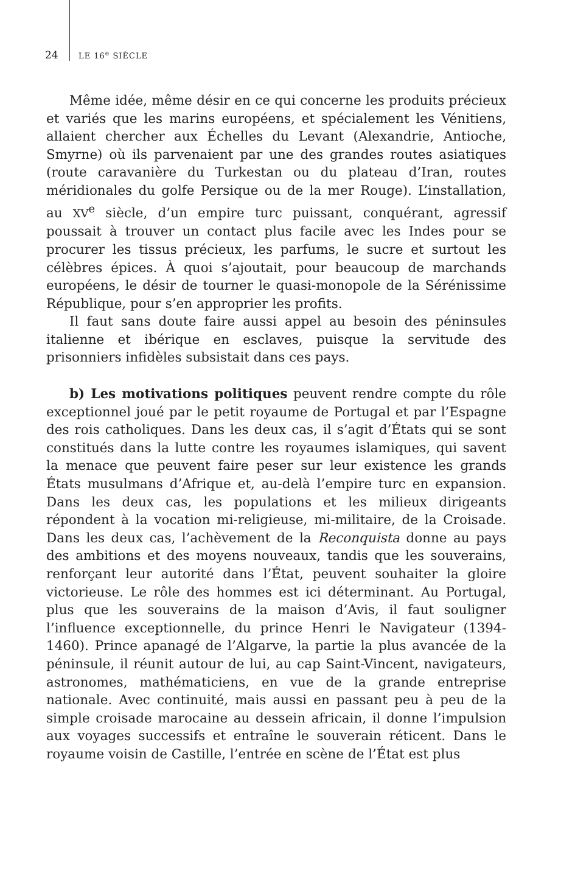24 LE 16<sup>e</sup> SIÈCLE
Même idée, même désir en ce qui concerne les produits précieux et variés que les marins européens, et spécialement les Vénitiens, allaient chercher aux Échelles du Levant (Alexandrie, Antioche, Smyrne) où ils parvenaient par une des grandes routes asiatiques (route caravanière du Turkestan ou du plateau d’Iran, routes méridionales du golfe Persique ou de la mer Rouge). L’installation, au XV<sup>e</sup> siècle, d’un empire turc puissant, conquérant, agressif poussait à trouver un contact plus facile avec les Indes pour se procurer les tissus précieux, les parfums, le sucre et surtout les célèbres épices. À quoi s’ajoutait, pour beaucoup de marchands européens, le désir de tourner le quasi-monopole de la Sérénissime République, pour s’en approprier les profits.
Il faut sans doute faire aussi appel au besoin des péninsules italienne et ibérique en esclaves, puisque la servitude des prisonniers infidèles subsistait dans ces pays.
b) Les motivations politiques peuvent rendre compte du rôle exceptionnel joué par le petit royaume de Portugal et par l’Espagne des rois catholiques. Dans les deux cas, il s’agit d’États qui se sont constitués dans la lutte contre les royaumes islamiques, qui savent la menace que peuvent faire peser sur leur existence les grands États musulmans d’Afrique et, au-delà l’empire turc en expansion. Dans les deux cas, les populations et les milieux dirigeants répondent à la vocation mi-religieuse, mi-militaire, de la Croisade. Dans les deux cas, l’achèvement de la Reconquista donne au pays des ambitions et des moyens nouveaux, tandis que les souverains, renforçant leur autorité dans l’État, peuvent souhaiter la gloire victorieuse. Le rôle des hommes est ici déterminant. Au Portugal, plus que les souverains de la maison d’Avis, il faut souligner l’influence exceptionnelle, du prince Henri le Navigateur (1394-1460). Prince apanagé de l’Algarve, la partie la plus avancée de la péninsule, il réunit autour de lui, au cap Saint-Vincent, navigateurs, astronomes, mathématiciens, en vue de la grande entreprise nationale. Avec continuité, mais aussi en passant peu à peu de la simple croisade marocaine au dessein africain, il donne l’impulsion aux voyages successifs et entraîne le souverain réticent. Dans le royaume voisin de Castille, l’entrée en scène de l’État est plus